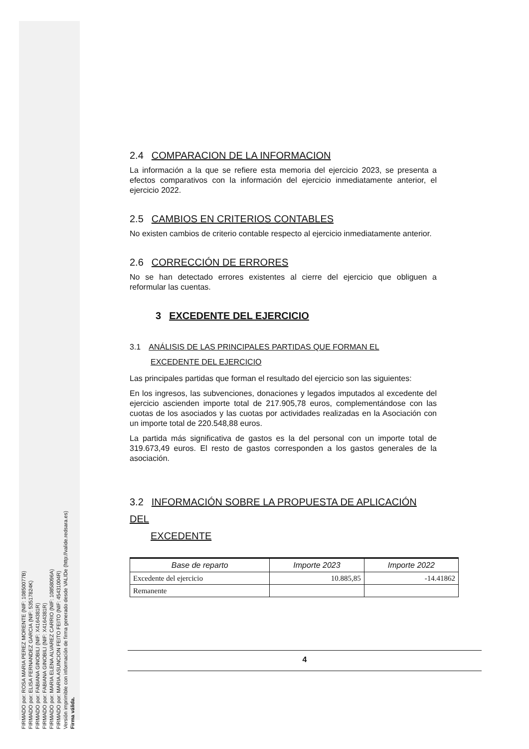FIRMADO por: ROSA MARIA PEREZ MORENTE (NIF: 10850077B)
FIRMADO por: ELISA FERNANDEZ GARCIA (NIF: 53517824K)
FIRMADO por: FABIANA GINOBILI (NIF: X4164381R)
FIRMADO por: FABIANA GINOBILI (NIF: X4164381R)
FIRMADO por: MARIA ELENA ALVAREZ CARRIO (NIF: 10858096A)
FIRMADO por: MARIA ASUNCION FEITO FEITO (NIF: 45431004R)
Versión imprimible con información de firma generado desde VALIDe (http://valide.redsara.es)
Firma válida.
2.4 COMPARACION DE LA INFORMACION
La información a la que se refiere esta memoria del ejercicio 2023, se presenta a efectos comparativos con la información del ejercicio inmediatamente anterior, el ejercicio 2022.
2.5 CAMBIOS EN CRITERIOS CONTABLES
No existen cambios de criterio contable respecto al ejercicio inmediatamente anterior.
2.6 CORRECCIÓN DE ERRORES
No se han detectado errores existentes al cierre del ejercicio que obliguen a reformular las cuentas.
3 EXCEDENTE DEL EJERCICIO
3.1 ANÁLISIS DE LAS PRINCIPALES PARTIDAS QUE FORMAN EL
EXCEDENTE DEL EJERCICIO
Las principales partidas que forman el resultado del ejercicio son las siguientes:
En los ingresos, las subvenciones, donaciones y legados imputados al excedente del ejercicio ascienden importe total de 217.905,78 euros, complementándose con las cuotas de los asociados y las cuotas por actividades realizadas en la Asociación con un importe total de 220.548,88 euros.
La partida más significativa de gastos es la del personal con un importe total de 319.673,49 euros. El resto de gastos corresponden a los gastos generales de la asociación.
3.2 INFORMACIÓN SOBRE LA PROPUESTA DE APLICACIÓN DEL
EXCEDENTE
| Base de reparto | Importe 2023 | Importe 2022 |
| --- | --- | --- |
| Excedente del ejercicio | 10.885,85 | -14.41862 |
| Remanente | | |
4